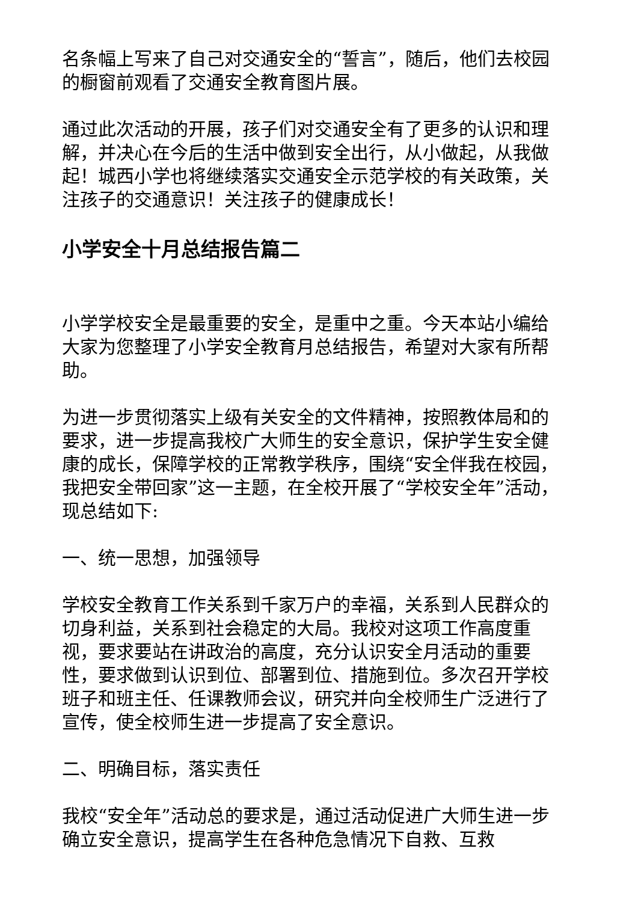名条幅上写来了自己对交通安全的“誓言”，随后，他们去校园的橱窗前观看了交通安全教育图片展。
通过此次活动的开展，孩子们对交通安全有了更多的认识和理解，并决心在今后的生活中做到安全出行，从小做起，从我做起！城西小学也将继续落实交通安全示范学校的有关政策，关注孩子的交通意识！关注孩子的健康成长！
小学安全十月总结报告篇二
小学学校安全是最重要的安全，是重中之重。今天本站小编给大家为您整理了小学安全教育月总结报告，希望对大家有所帮助。
为进一步贯彻落实上级有关安全的文件精神，按照教体局和的要求，进一步提高我校广大师生的安全意识，保护学生安全健康的成长，保障学校的正常教学秩序，围绕“安全伴我在校园，我把安全带回家”这一主题，在全校开展了“学校安全年”活动，现总结如下:
一、统一思想，加强领导
学校安全教育工作关系到千家万户的幸福，关系到人民群众的切身利益，关系到社会稳定的大局。我校对这项工作高度重视，要求要站在讲政治的高度，充分认识安全月活动的重要性，要求做到认识到位、部署到位、措施到位。多次召开学校班子和班主任、任课教师会议，研究并向全校师生广泛进行了宣传，使全校师生进一步提高了安全意识。
二、明确目标，落实责任
我校“安全年”活动总的要求是，通过活动促进广大师生进一步确立安全意识，提高学生在各种危急情况下自救、互救